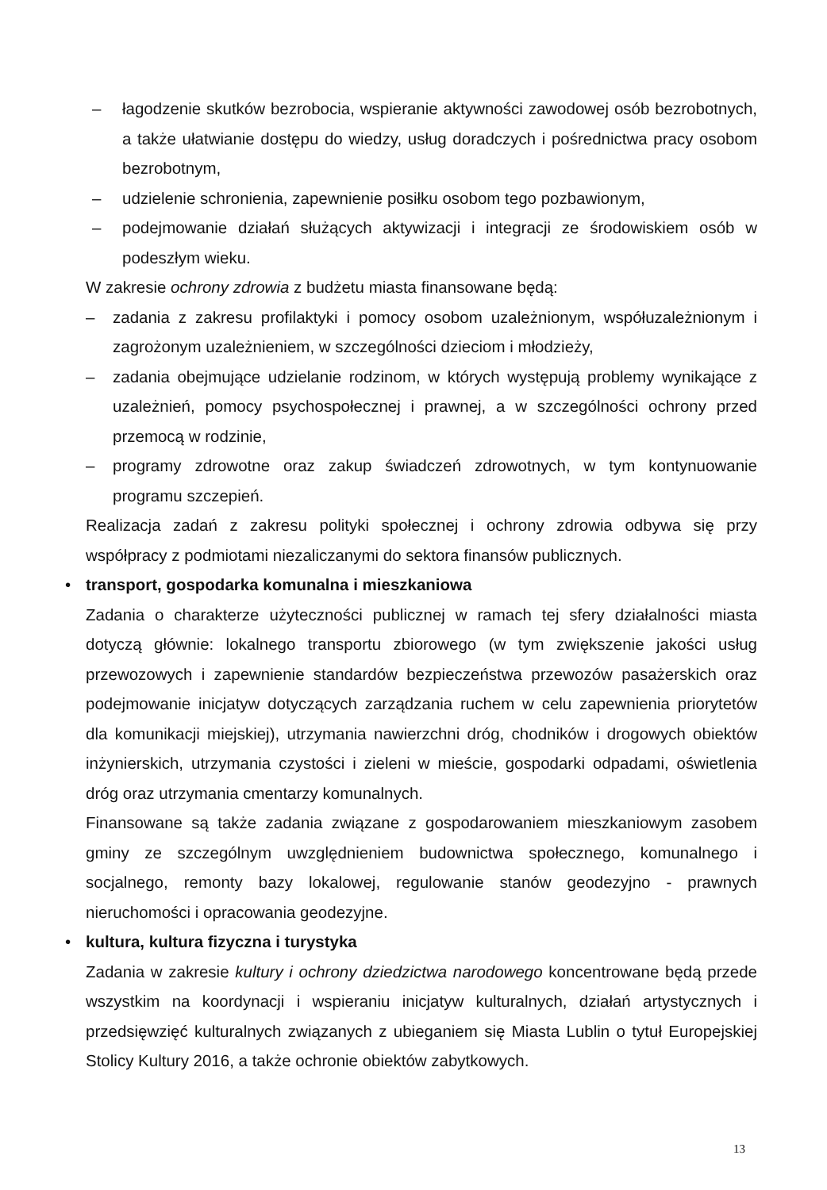– łagodzenie skutków bezrobocia, wspieranie aktywności zawodowej osób bezrobotnych, a także ułatwianie dostępu do wiedzy, usług doradczych i pośrednictwa pracy osobom bezrobotnym,
– udzielenie schronienia, zapewnienie posiłku osobom tego pozbawionym,
– podejmowanie działań służących aktywizacji i integracji ze środowiskiem osób w podeszłym wieku.
W zakresie ochrony zdrowia z budżetu miasta finansowane będą:
– zadania z zakresu profilaktyki i pomocy osobom uzależnionym, współuzależnionym i zagrożonym uzależnieniem, w szczególności dzieciom i młodzieży,
– zadania obejmujące udzielanie rodzinom, w których występują problemy wynikające z uzależnień, pomocy psychospołecznej i prawnej, a w szczególności ochrony przed przemocą w rodzinie,
– programy zdrowotne oraz zakup świadczeń zdrowotnych, w tym kontynuowanie programu szczepień.
Realizacja zadań z zakresu polityki społecznej i ochrony zdrowia odbywa się przy współpracy z podmiotami niezaliczanymi do sektora finansów publicznych.
• transport, gospodarka komunalna i mieszkaniowa
Zadania o charakterze użyteczności publicznej w ramach tej sfery działalności miasta dotyczą głównie: lokalnego transportu zbiorowego (w tym zwiększenie jakości usług przewozowych i zapewnienie standardów bezpieczeństwa przewozów pasażerskich oraz podejmowanie inicjatyw dotyczących zarządzania ruchem w celu zapewnienia priorytetów dla komunikacji miejskiej), utrzymania nawierzchni dróg, chodników i drogowych obiektów inżynierskich, utrzymania czystości i zieleni w mieście, gospodarki odpadami, oświetlenia dróg oraz utrzymania cmentarzy komunalnych.
Finansowane są także zadania związane z gospodarowaniem mieszkaniowym zasobem gminy ze szczególnym uwzględnieniem budownictwa społecznego, komunalnego i socjalnego, remonty bazy lokalowej, regulowanie stanów geodezyjno - prawnych nieruchomości i opracowania geodezyjne.
• kultura, kultura fizyczna i turystyka
Zadania w zakresie kultury i ochrony dziedzictwa narodowego koncentrowane będą przede wszystkim na koordynacji i wspieraniu inicjatyw kulturalnych, działań artystycznych i przedsięwzięć kulturalnych związanych z ubieganiem się Miasta Lublin o tytuł Europejskiej Stolicy Kultury 2016, a także ochronie obiektów zabytkowych.
13